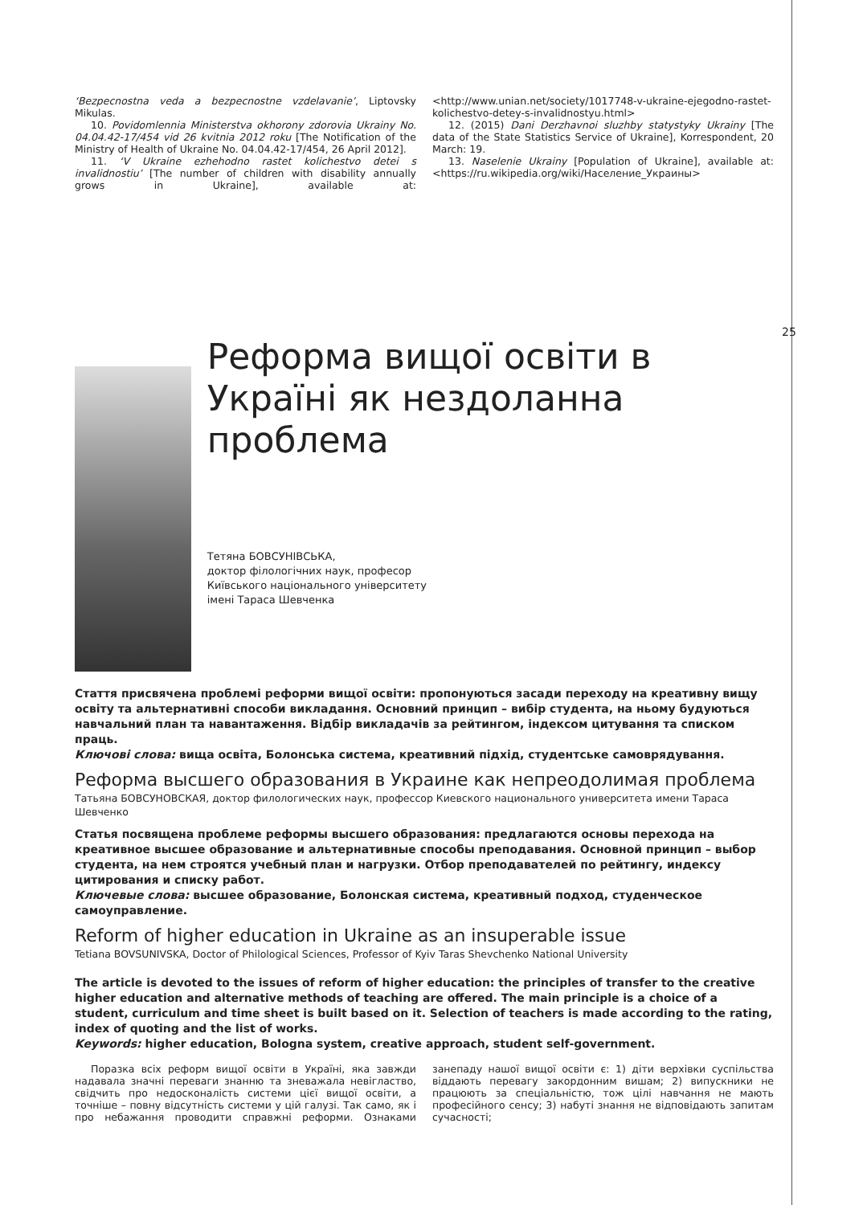25
‘Bezpecnostna veda a bezpecnostne vzdelavanie’, Liptovsky Mikulas.
10. Povidomlennia Ministerstva okhorony zdorovia Ukrainy No. 04.04.42-17/454 vid 26 kvitnia 2012 roku [The Notification of the Ministry of Health of Ukraine No. 04.04.42-17/454, 26 April 2012].
11. ‘V Ukraine ezhehodno rastet kolichestvo detei s invalidnostiu’ [The number of children with disability annually grows in Ukraine], available at: <http://www.unian.net/society/1017748-v-ukraine-ejegodno-rastet-kolichestvo-detey-s-invalidnostyu.html>
12. (2015) Dani Derzhavnoi sluzhby statystyky Ukrainy [The data of the State Statistics Service of Ukraine], Korrespondent, 20 March: 19.
13. Naselenie Ukrainy [Population of Ukraine], available at: <https://ru.wikipedia.org/wiki/Население_Украины>
Реформа вищої освіти в Україні як нездоланна проблема
Тетяна БОВСУНІВСЬКА,
доктор філологічних наук, професор
Київського національного університету
імені Тараса Шевченка
Стаття присвячена проблемі реформи вищої освіти: пропонуються засади переходу на креативну вищу освіту та альтернативні способи викладання. Основний принцип – вибір студента, на ньому будуються навчальний план та навантаження. Відбір викладачів за рейтингом, індексом цитування та списком праць.
Ключові слова: вища освіта, Болонська система, креативний підхід, студентське самоврядування.
Реформа высшего образования в Украине как непреодолимая проблема
Татьяна БОВСУНОВСКАЯ, доктор филологических наук, профессор Киевского национального университета имени Тараса Шевченко
Статья посвящена проблеме реформы высшего образования: предлагаются основы перехода на креативное высшее образование и альтернативные способы преподавания. Основной принцип – выбор студента, на нем строятся учебный план и нагрузки. Отбор преподавателей по рейтингу, индексу цитирования и списку работ.
Ключевые слова: высшее образование, Болонская система, креативный подход, студенческое самоуправление.
Reform of higher education in Ukraine as an insuperable issue
Tetiana BOVSUNIVSKA, Doctor of Philological Sciences, Professor of Kyiv Taras Shevchenko National University
The article is devoted to the issues of reform of higher education: the principles of transfer to the creative higher education and alternative methods of teaching are offered. The main principle is a choice of a student, curriculum and time sheet is built based on it. Selection of teachers is made according to the rating, index of quoting and the list of works.
Keywords: higher education, Bologna system, creative approach, student self-government.
Поразка всіх реформ вищої освіти в Україні, яка завжди надавала значні переваги знанню та зневажала невігластво, свідчить про недосконалість системи цієї вищої освіти, а точніше – повну відсутність системи у цій галузі. Так само, як і про небажання проводити справжні реформи. Ознаками занепаду нашої вищої освіти є: 1) діти верхівки суспільства віддають перевагу закордонним вишам; 2) випускники не працюють за спеціальністю, тож цілі навчання не мають професійного сенсу; 3) набуті знання не відповідають запитам сучасності;